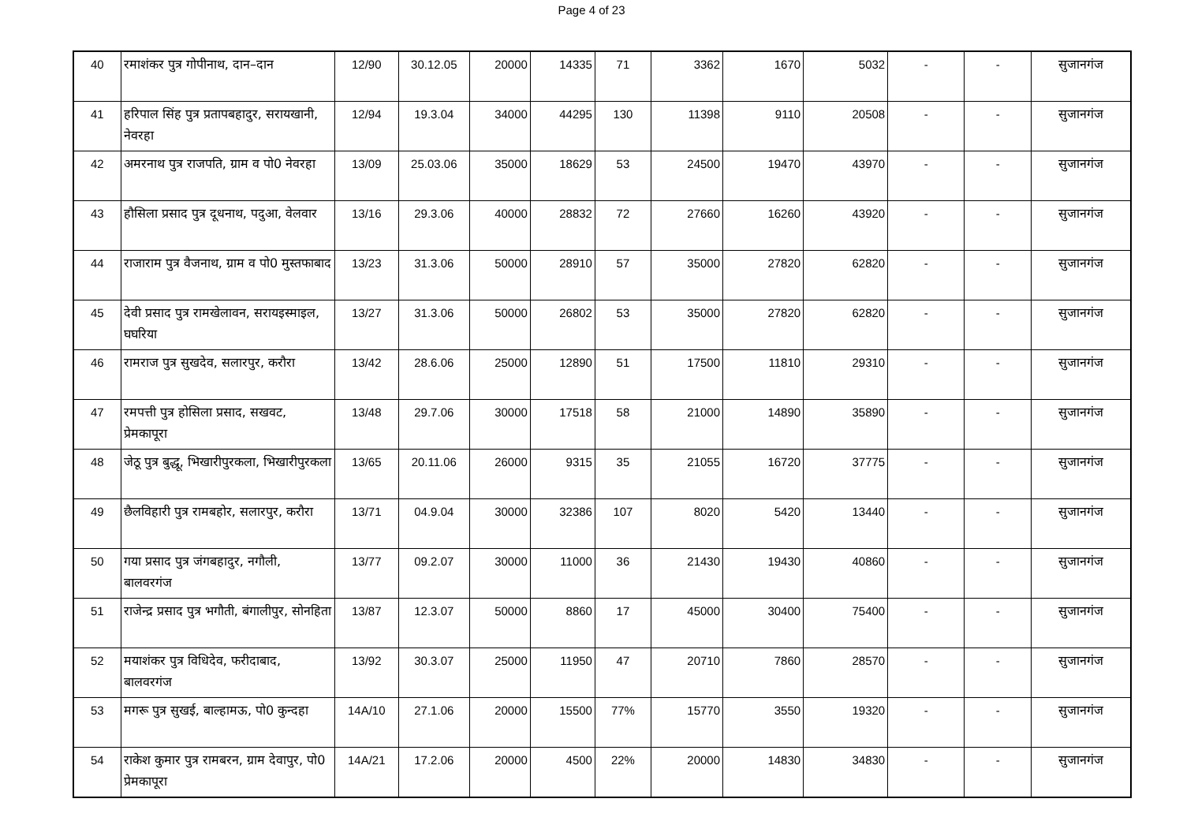Page 4 of 23
| 40 | रमाशंकर पुत्र गोपीनाथ, दान–दान | 12/90 | 30.12.05 | 20000 | 14335 | 71 | 3362 | 1670 | 5032 | - | - | सुजानगंज |
| 41 | हरिपाल सिंह पुत्र प्रतापबहादुर, सरायखानी, नेवरहा | 12/94 | 19.3.04 | 34000 | 44295 | 130 | 11398 | 9110 | 20508 | - | - | सुजानगंज |
| 42 | अमरनाथ पुत्र राजपति, ग्राम व पो0 नेवरहा | 13/09 | 25.03.06 | 35000 | 18629 | 53 | 24500 | 19470 | 43970 | - | - | सुजानगंज |
| 43 | हौसिला प्रसाद पुत्र दूधनाथ, पदुआ, वेलवार | 13/16 | 29.3.06 | 40000 | 28832 | 72 | 27660 | 16260 | 43920 | - | - | सुजानगंज |
| 44 | राजाराम पुत्र वैजनाथ, ग्राम व पो0 मुस्तफाबाद | 13/23 | 31.3.06 | 50000 | 28910 | 57 | 35000 | 27820 | 62820 | - | - | सुजानगंज |
| 45 | देवी प्रसाद पुत्र रामखेलावन, सरायइस्माइल, घघरिया | 13/27 | 31.3.06 | 50000 | 26802 | 53 | 35000 | 27820 | 62820 | - | - | सुजानगंज |
| 46 | रामराज पुत्र सुखदेव, सलारपुर, करौरा | 13/42 | 28.6.06 | 25000 | 12890 | 51 | 17500 | 11810 | 29310 | - | - | सुजानगंज |
| 47 | रमपत्ती पुत्र होसिला प्रसाद, सखवट, प्रेमकापूरा | 13/48 | 29.7.06 | 30000 | 17518 | 58 | 21000 | 14890 | 35890 | - | - | सुजानगंज |
| 48 | जेठू पुत्र बुद्धू, भिखारीपुरकला, भिखारीपुरकला | 13/65 | 20.11.06 | 26000 | 9315 | 35 | 21055 | 16720 | 37775 | - | - | सुजानगंज |
| 49 | छैलविहारी पुत्र रामबहोर, सलारपुर, करौरा | 13/71 | 04.9.04 | 30000 | 32386 | 107 | 8020 | 5420 | 13440 | - | - | सुजानगंज |
| 50 | गया प्रसाद पुत्र जंगबहादुर, नगौली, बालवरगंज | 13/77 | 09.2.07 | 30000 | 11000 | 36 | 21430 | 19430 | 40860 | - | - | सुजानगंज |
| 51 | राजेन्द्र प्रसाद पुत्र भगौती, बंगालीपुर, सोनहिता | 13/87 | 12.3.07 | 50000 | 8860 | 17 | 45000 | 30400 | 75400 | - | - | सुजानगंज |
| 52 | मयाशंकर पुत्र विधिदेव, फरीदाबाद, बालवरगंज | 13/92 | 30.3.07 | 25000 | 11950 | 47 | 20710 | 7860 | 28570 | - | - | सुजानगंज |
| 53 | मगरू पुत्र सुखई, बाल्हामऊ, पो0 कुन्दहा | 14A/10 | 27.1.06 | 20000 | 15500 | 77% | 15770 | 3550 | 19320 | - | - | सुजानगंज |
| 54 | राकेश कुमार पुत्र रामबरन, ग्राम देवापुर, पो0 प्रेमकापूरा | 14A/21 | 17.2.06 | 20000 | 4500 | 22% | 20000 | 14830 | 34830 | - | - | सुजानगंज |